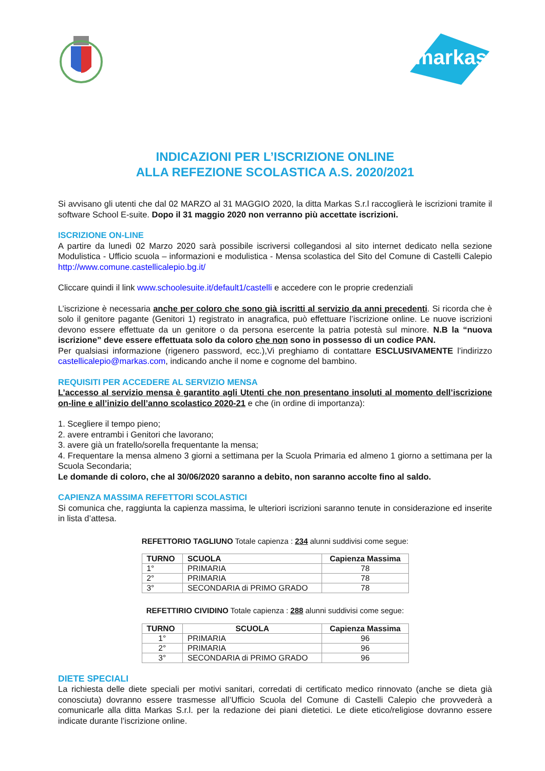markas
INDICAZIONI PER L’ISCRIZIONE ONLINE
ALLA REFEZIONE SCOLASTICA A.S. 2020/2021
Si avvisano gli utenti che dal 02 MARZO al 31 MAGGIO 2020, la ditta Markas S.r.l raccoglierà le iscrizioni tramite il software School E-suite. Dopo il 31 maggio 2020 non verranno più accettate iscrizioni.
ISCRIZIONE ON-LINE
A partire da lunedì 02 Marzo 2020 sarà possibile iscriversi collegandosi al sito internet dedicato nella sezione Modulistica - Ufficio scuola – informazioni e modulistica - Mensa scolastica del Sito del Comune di Castelli Calepio http://www.comune.castellicalepio.bg.it/
Cliccare quindi il link www.schoolesuite.it/default1/castelli e accedere con le proprie credenziali
L’iscrizione è necessaria anche per coloro che sono già iscritti al servizio da anni precedenti. Si ricorda che è solo il genitore pagante (Genitori 1) registrato in anagrafica, può effettuare l’iscrizione online. Le nuove iscrizioni devono essere effettuate da un genitore o da persona esercente la patria potestà sul minore. N.B la “nuova iscrizione” deve essere effettuata solo da coloro che non sono in possesso di un codice PAN.
Per qualsiasi informazione (rigenero password, ecc.),Vi preghiamo di contattare ESCLUSIVAMENTE l’indirizzo castellicalepio@markas.com, indicando anche il nome e cognome del bambino.
REQUISITI PER ACCEDERE AL SERVIZIO MENSA
L’accesso al servizio mensa è garantito agli Utenti che non presentano insoluti al momento dell’iscrizione on-line e all’inizio dell’anno scolastico 2020-21 e che (in ordine di importanza):
1. Scegliere il tempo pieno;
2. avere entrambi i Genitori che lavorano;
3. avere già un fratello/sorella frequentante la mensa;
4. Frequentare la mensa almeno 3 giorni a settimana per la Scuola Primaria ed almeno 1 giorno a settimana per la Scuola Secondaria;
Le domande di coloro, che al 30/06/2020 saranno a debito, non saranno accolte fino al saldo.
CAPIENZA MASSIMA REFETTORI SCOLASTICI
Si comunica che, raggiunta la capienza massima, le ulteriori iscrizioni saranno tenute in considerazione ed inserite in lista d’attesa.
REFETTORIO TAGLIUNO Totale capienza : 234 alunni suddivisi come segue:
| TURNO | SCUOLA | Capienza Massima |
| --- | --- | --- |
| 1° | PRIMARIA | 78 |
| 2° | PRIMARIA | 78 |
| 3° | SECONDARIA di PRIMO GRADO | 78 |
REFETTIRIO CIVIDINO Totale capienza : 288 alunni suddivisi come segue:
| TURNO | SCUOLA | Capienza Massima |
| --- | --- | --- |
| 1° | PRIMARIA | 96 |
| 2° | PRIMARIA | 96 |
| 3° | SECONDARIA di PRIMO GRADO | 96 |
DIETE SPECIALI
La richiesta delle diete speciali per motivi sanitari, corredati di certificato medico rinnovato (anche se dieta già conosciuta) dovranno essere trasmesse all’Ufficio Scuola del Comune di Castelli Calepio che provvederà a comunicarle alla ditta Markas S.r.l. per la redazione dei piani dietetici. Le diete etico/religiose dovranno essere indicate durante l’iscrizione online.